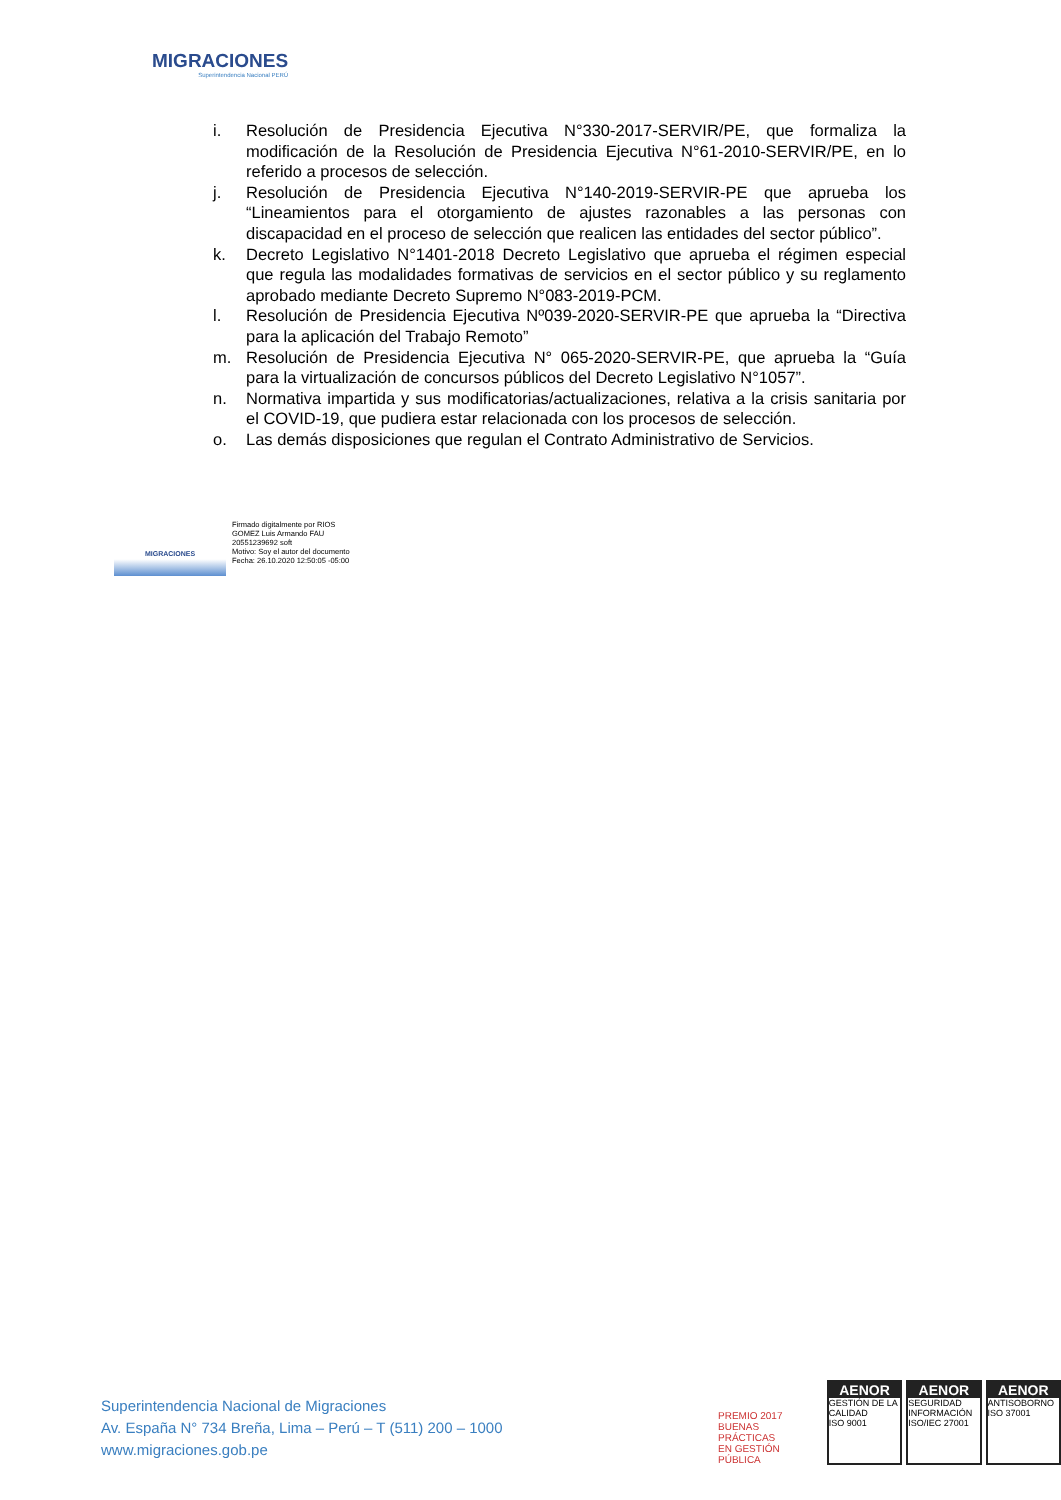MIGRACIONES
Superintendencia Nacional PERÚ
i. Resolución de Presidencia Ejecutiva N°330-2017-SERVIR/PE, que formaliza la modificación de la Resolución de Presidencia Ejecutiva N°61-2010-SERVIR/PE, en lo referido a procesos de selección.
j. Resolución de Presidencia Ejecutiva N°140-2019-SERVIR-PE que aprueba los “Lineamientos para el otorgamiento de ajustes razonables a las personas con discapacidad en el proceso de selección que realicen las entidades del sector público”.
k. Decreto Legislativo N°1401-2018 Decreto Legislativo que aprueba el régimen especial que regula las modalidades formativas de servicios en el sector público y su reglamento aprobado mediante Decreto Supremo N°083-2019-PCM.
l. Resolución de Presidencia Ejecutiva Nº039-2020-SERVIR-PE que aprueba la “Directiva para la aplicación del Trabajo Remoto”
m. Resolución de Presidencia Ejecutiva N° 065-2020-SERVIR-PE, que aprueba la “Guía para la virtualización de concursos públicos del Decreto Legislativo N°1057”.
n. Normativa impartida y sus modificatorias/actualizaciones, relativa a la crisis sanitaria por el COVID-19, que pudiera estar relacionada con los procesos de selección.
o. Las demás disposiciones que regulan el Contrato Administrativo de Servicios.
MIGRACIONES
Firmado digitalmente por RIOS
GOMEZ Luis Armando FAU
20551239692 soft
Motivo: Soy el autor del documento
Fecha: 26.10.2020 12:50:05 -05:00
Superintendencia Nacional de Migraciones
Av. España N° 734 Breña, Lima – Perú – T (511) 200 – 1000
www.migraciones.gob.pe
PREMIO 2017
BUENAS PRÁCTICAS
EN GESTIÓN PÚBLICA
AENOR
GESTIÓN DE LA CALIDAD
ISO 9001
AENOR
SEGURIDAD INFORMACIÓN
ISO/IEC 27001
AENOR
ANTISOBORNO
ISO 37001